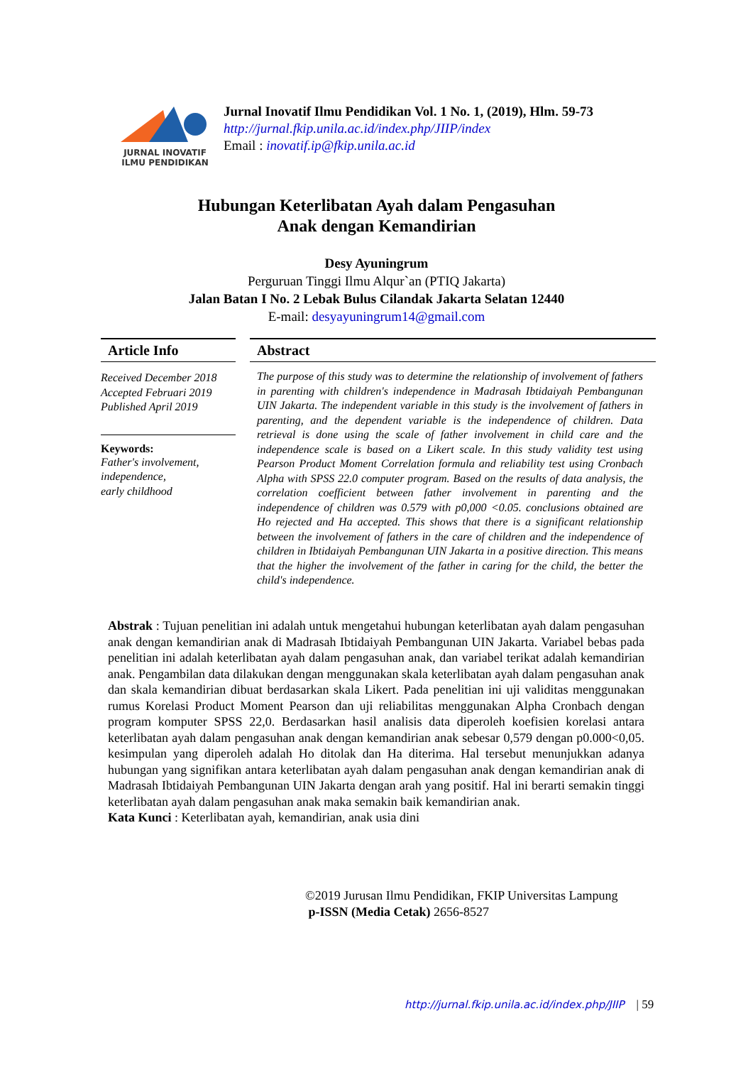JURNAL INOVATIF
ILMU PENDIDIKAN
Jurnal Inovatif Ilmu Pendidikan Vol. 1 No. 1, (2019), Hlm. 59-73
http://jurnal.fkip.unila.ac.id/index.php/JIIP/index
Email : inovatif.ip@fkip.unila.ac.id
Hubungan Keterlibatan Ayah dalam Pengasuhan
Anak dengan Kemandirian
Desy Ayuningrum
Perguruan Tinggi Ilmu Alqur`an (PTIQ Jakarta)
Jalan Batan I No. 2 Lebak Bulus Cilandak Jakarta Selatan 12440
E-mail: desyayuningrum14@gmail.com
Article Info
Received December 2018
Accepted Februari 2019
Published April 2019
Keywords:
Father's involvement,
independence,
early childhood
Abstract
The purpose of this study was to determine the relationship of involvement of fathers in parenting with children's independence in Madrasah Ibtidaiyah Pembangunan UIN Jakarta. The independent variable in this study is the involvement of fathers in parenting, and the dependent variable is the independence of children. Data retrieval is done using the scale of father involvement in child care and the independence scale is based on a Likert scale. In this study validity test using Pearson Product Moment Correlation formula and reliability test using Cronbach Alpha with SPSS 22.0 computer program. Based on the results of data analysis, the correlation coefficient between father involvement in parenting and the independence of children was 0.579 with p0,000 <0.05. conclusions obtained are Ho rejected and Ha accepted. This shows that there is a significant relationship between the involvement of fathers in the care of children and the independence of children in Ibtidaiyah Pembangunan UIN Jakarta in a positive direction. This means that the higher the involvement of the father in caring for the child, the better the child's independence.
Abstrak : Tujuan penelitian ini adalah untuk mengetahui hubungan keterlibatan ayah dalam pengasuhan anak dengan kemandirian anak di Madrasah Ibtidaiyah Pembangunan UIN Jakarta. Variabel bebas pada penelitian ini adalah keterlibatan ayah dalam pengasuhan anak, dan variabel terikat adalah kemandirian anak. Pengambilan data dilakukan dengan menggunakan skala keterlibatan ayah dalam pengasuhan anak dan skala kemandirian dibuat berdasarkan skala Likert. Pada penelitian ini uji validitas menggunakan rumus Korelasi Product Moment Pearson dan uji reliabilitas menggunakan Alpha Cronbach dengan program komputer SPSS 22,0. Berdasarkan hasil analisis data diperoleh koefisien korelasi antara keterlibatan ayah dalam pengasuhan anak dengan kemandirian anak sebesar 0,579 dengan p0.000<0,05. kesimpulan yang diperoleh adalah Ho ditolak dan Ha diterima. Hal tersebut menunjukkan adanya hubungan yang signifikan antara keterlibatan ayah dalam pengasuhan anak dengan kemandirian anak di Madrasah Ibtidaiyah Pembangunan UIN Jakarta dengan arah yang positif. Hal ini berarti semakin tinggi keterlibatan ayah dalam pengasuhan anak maka semakin baik kemandirian anak.
Kata Kunci : Keterlibatan ayah, kemandirian, anak usia dini
©2019 Jurusan Ilmu Pendidikan, FKIP Universitas Lampung
p-ISSN (Media Cetak) 2656-8527
http://jurnal.fkip.unila.ac.id/index.php/JIIP | 59